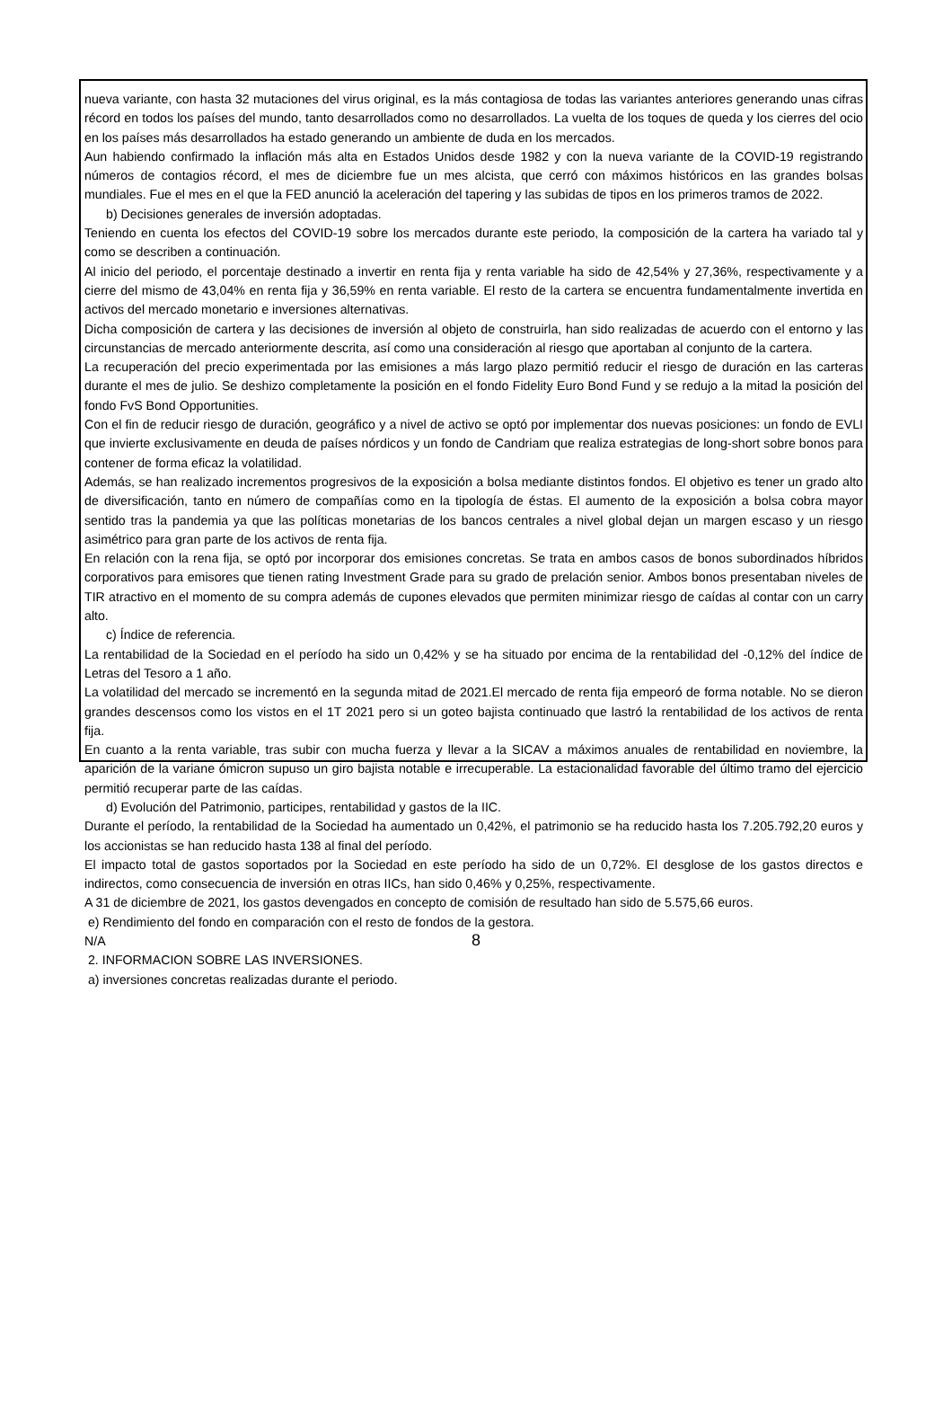nueva variante, con hasta 32 mutaciones del virus original, es la más contagiosa de todas las variantes anteriores generando unas cifras récord en todos los países del mundo, tanto desarrollados como no desarrollados. La vuelta de los toques de queda y los cierres del ocio en los países más desarrollados ha estado generando un ambiente de duda en los mercados.
Aun habiendo confirmado la inflación más alta en Estados Unidos desde 1982 y con la nueva variante de la COVID-19 registrando números de contagios récord, el mes de diciembre fue un mes alcista, que cerró con máximos históricos en las grandes bolsas mundiales. Fue el mes en el que la FED anunció la aceleración del tapering y las subidas de tipos en los primeros tramos de 2022.
b) Decisiones generales de inversión adoptadas.
Teniendo en cuenta los efectos del COVID-19 sobre los mercados durante este periodo, la composición de la cartera ha variado tal y como se describen a continuación.
Al inicio del periodo, el porcentaje destinado a invertir en renta fija y renta variable ha sido de 42,54% y 27,36%, respectivamente y a cierre del mismo de 43,04% en renta fija y 36,59% en renta variable. El resto de la cartera se encuentra fundamentalmente invertida en activos del mercado monetario e inversiones alternativas.
Dicha composición de cartera y las decisiones de inversión al objeto de construirla, han sido realizadas de acuerdo con el entorno y las circunstancias de mercado anteriormente descrita, así como una consideración al riesgo que aportaban al conjunto de la cartera.
La recuperación del precio experimentada por las emisiones a más largo plazo permitió reducir el riesgo de duración en las carteras durante el mes de julio. Se deshizo completamente la posición en el fondo Fidelity Euro Bond Fund y se redujo a la mitad la posición del fondo FvS Bond Opportunities.
Con el fin de reducir riesgo de duración, geográfico y a nivel de activo se optó por implementar dos nuevas posiciones: un fondo de EVLI que invierte exclusivamente en deuda de países nórdicos y un fondo de Candriam que realiza estrategias de long-short sobre bonos para contener de forma eficaz la volatilidad.
Además, se han realizado incrementos progresivos de la exposición a bolsa mediante distintos fondos. El objetivo es tener un grado alto de diversificación, tanto en número de compañías como en la tipología de éstas. El aumento de la exposición a bolsa cobra mayor sentido tras la pandemia ya que las políticas monetarias de los bancos centrales a nivel global dejan un margen escaso y un riesgo asimétrico para gran parte de los activos de renta fija.
En relación con la rena fija, se optó por incorporar dos emisiones concretas. Se trata en ambos casos de bonos subordinados híbridos corporativos para emisores que tienen rating Investment Grade para su grado de prelación senior. Ambos bonos presentaban niveles de TIR atractivo en el momento de su compra además de cupones elevados que permiten minimizar riesgo de caídas al contar con un carry alto.
c) Índice de referencia.
La rentabilidad de la Sociedad en el período ha sido un 0,42% y se ha situado por encima de la rentabilidad del -0,12% del índice de Letras del Tesoro a 1 año.
La volatilidad del mercado se incrementó en la segunda mitad de 2021.El mercado de renta fija empeoró de forma notable. No se dieron grandes descensos como los vistos en el 1T 2021 pero si un goteo bajista continuado que lastró la rentabilidad de los activos de renta fija.
En cuanto a la renta variable, tras subir con mucha fuerza y llevar a la SICAV a máximos anuales de rentabilidad en noviembre, la aparición de la variane ómicron supuso un giro bajista notable e irrecuperable. La estacionalidad favorable del último tramo del ejercicio permitió recuperar parte de las caídas.
d) Evolución del Patrimonio, participes, rentabilidad y gastos de la IIC.
Durante el período, la rentabilidad de la Sociedad ha aumentado un 0,42%, el patrimonio se ha reducido hasta los 7.205.792,20 euros y los accionistas se han reducido hasta 138 al final del período.
El impacto total de gastos soportados por la Sociedad en este período ha sido de un 0,72%. El desglose de los gastos directos e indirectos, como consecuencia de inversión en otras IICs, han sido 0,46% y 0,25%, respectivamente.
A 31 de diciembre de 2021, los gastos devengados en concepto de comisión de resultado han sido de 5.575,66 euros.
e) Rendimiento del fondo en comparación con el resto de fondos de la gestora.
N/A
2. INFORMACION SOBRE LAS INVERSIONES.
a) inversiones concretas realizadas durante el periodo.
8